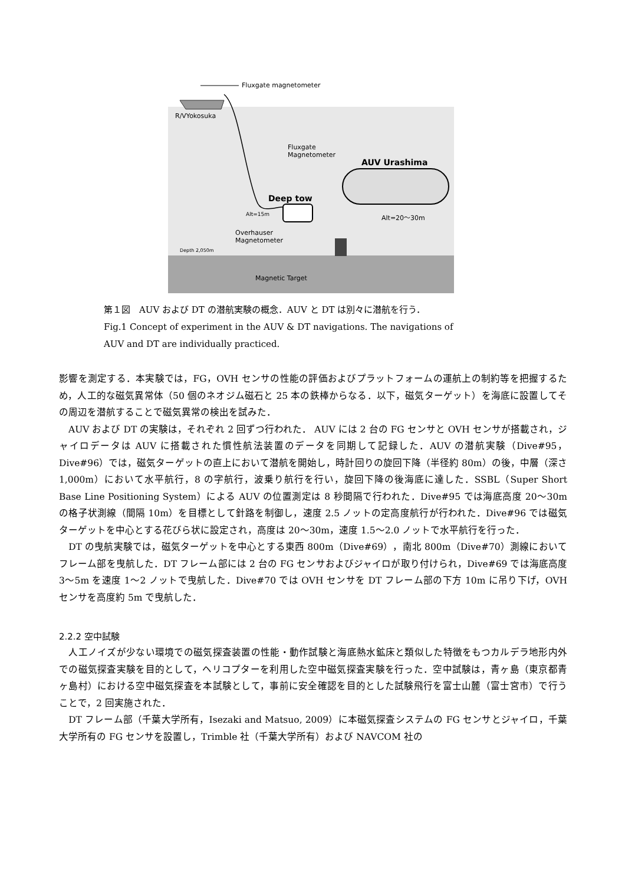Fluxgate magnetometer
R/VYokosuka
Fluxgate
Magnetometer
AUV Urashima
Deep tow
Alt=15m Alt=20～30m
Overhauser
Magnetometer
Depth 2,050m
Magnetic Target
第１図　AUV および DT の潜航実験の概念．AUV と DT は別々に潜航を行う．
Fig.1 Concept of experiment in the AUV & DT navigations. The navigations of
AUV and DT are individually practiced.
影響を測定する．本実験では，FG，OVH センサの性能の評価およびプラットフォームの運航上の制約等を把握するため，人工的な磁気異常体（50 個のネオジム磁石と 25 本の鉄棒からなる．以下，磁気ターゲット）を海底に設置してその周辺を潜航することで磁気異常の検出を試みた．
　AUV および DT の実験は，それぞれ 2 回ずつ行われた． AUV には 2 台の FG センサと OVH センサが搭載され，ジャイロデータは AUV に搭載された慣性航法装置のデータを同期して記録した．AUV の潜航実験（Dive#95，Dive#96）では，磁気ターゲットの直上において潜航を開始し，時計回りの旋回下降（半径約 80m）の後，中層（深さ 1,000m）において水平航行，8 の字航行，波乗り航行を行い，旋回下降の後海底に達した．SSBL（Super Short Base Line Positioning System）による AUV の位置測定は 8 秒間隔で行われた．Dive#95 では海底高度 20～30m の格子状測線（間隔 10m）を目標として針路を制御し，速度 2.5 ノットの定高度航行が行われた．Dive#96 では磁気ターゲットを中心とする花びら状に設定され，高度は 20～30m，速度 1.5～2.0 ノットで水平航行を行った．
　DT の曳航実験では，磁気ターゲットを中心とする東西 800m（Dive#69），南北 800m（Dive#70）測線においてフレーム部を曳航した．DT フレーム部には 2 台の FG センサおよびジャイロが取り付けられ，Dive#69 では海底高度 3～5m を速度 1～2 ノットで曳航した．Dive#70 では OVH センサを DT フレーム部の下方 10m に吊り下げ，OVH センサを高度約 5m で曳航した．
2.2.2 空中試験
　人工ノイズが少ない環境での磁気探査装置の性能・動作試験と海底熱水鉱床と類似した特徴をもつカルデラ地形内外での磁気探査実験を目的として，ヘリコプターを利用した空中磁気探査実験を行った．空中試験は，青ヶ島（東京都青ヶ島村）における空中磁気探査を本試験として，事前に安全確認を目的とした試験飛行を富士山麓（富士宮市）で行うことで，2 回実施された．
　DT フレーム部（千葉大学所有，Isezaki and Matsuo, 2009）に本磁気探査システムの FG センサとジャイロ，千葉大学所有の FG センサを設置し，Trimble 社（千葉大学所有）および NAVCOM 社の